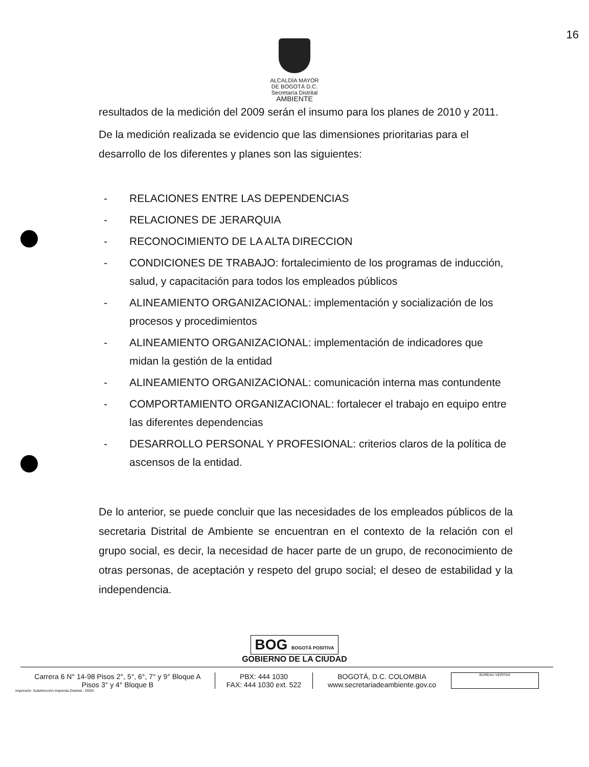16
ALCALDÍA MAYOR
DE BOGOTÁ D.C.
Secretaría Distrital
AMBIENTE
resultados de la medición del 2009 serán el insumo para los planes de 2010 y 2011.
De la medición realizada se evidencio que las dimensiones prioritarias para el desarrollo de los diferentes y planes son las siguientes:
- RELACIONES ENTRE LAS DEPENDENCIAS
- RELACIONES DE JERARQUIA
- RECONOCIMIENTO DE LA ALTA DIRECCION
- CONDICIONES DE TRABAJO: fortalecimiento de los programas de inducción, salud, y capacitación para todos los empleados públicos
- ALINEAMIENTO ORGANIZACIONAL: implementación y socialización de los procesos y procedimientos
- ALINEAMIENTO ORGANIZACIONAL: implementación de indicadores que midan la gestión de la entidad
- ALINEAMIENTO ORGANIZACIONAL: comunicación interna mas contundente
- COMPORTAMIENTO ORGANIZACIONAL: fortalecer el trabajo en equipo entre las diferentes dependencias
- DESARROLLO PERSONAL Y PROFESIONAL: criterios claros de la política de ascensos de la entidad.
De lo anterior, se puede concluir que las necesidades de los empleados públicos de la secretaria Distrital de Ambiente se encuentran en el contexto de la relación con el grupo social, es decir, la necesidad de hacer parte de un grupo, de reconocimiento de otras personas, de aceptación y respeto del grupo social; el deseo de estabilidad y la independencia.
BOG BOGOTÁ POSITIVA
GOBIERNO DE LA CIUDAD
Carrera 6 N° 14-98 Pisos 2°, 5°, 6°, 7° y 9° Bloque A
Pisos 3° y 4° Bloque B
PBX: 444 1030
FAX: 444 1030 ext. 522
BOGOTÁ, D.C. COLOMBIA
www.secretariadeambiente.gov.co
BUREAU VERITAS
Impresión: Subdirección Imprenta Distrital - DDDI